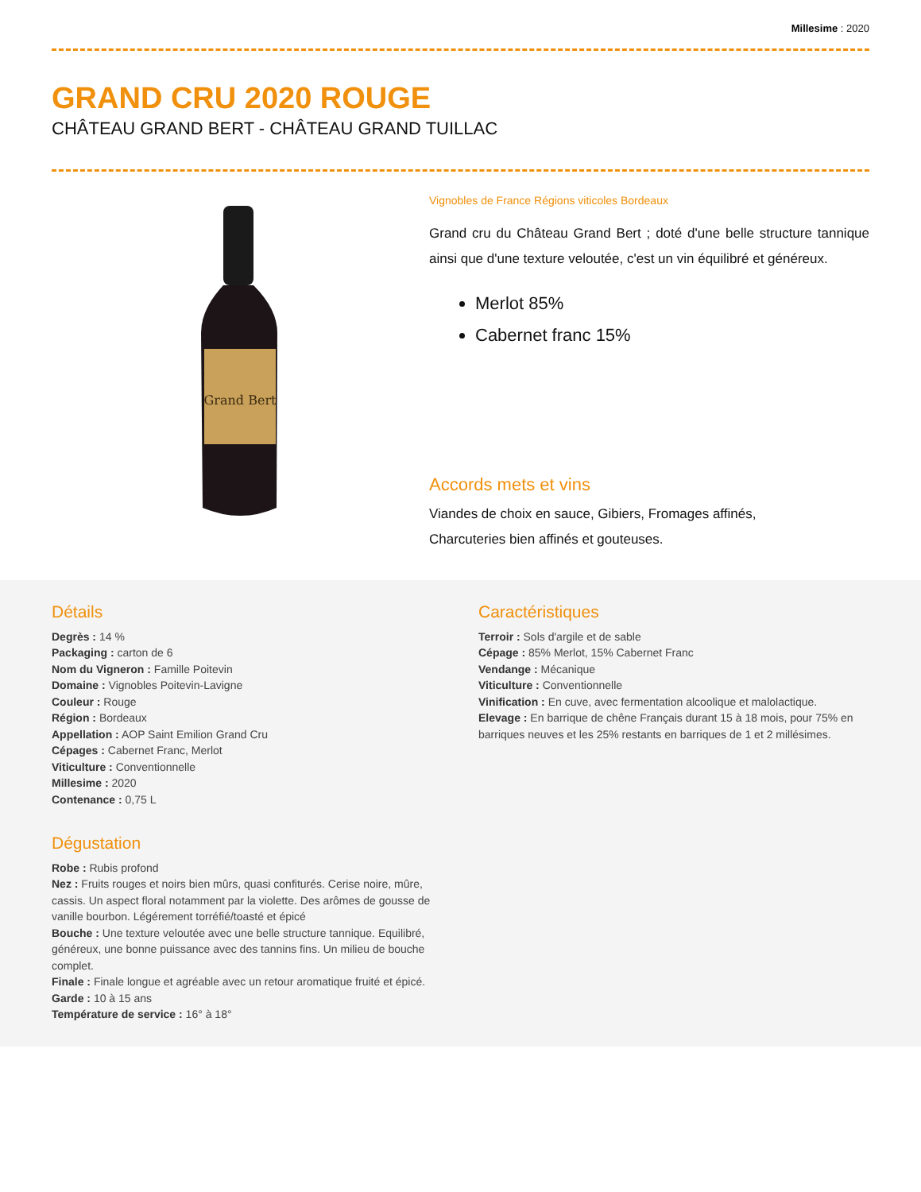Millesime : 2020
GRAND CRU 2020 ROUGE
CHÂTEAU GRAND BERT - CHÂTEAU GRAND TUILLAC
Grand Bert
Vignobles de France Régions viticoles Bordeaux
Grand cru du Château Grand Bert ; doté d'une belle structure tannique ainsi que d'une texture veloutée, c'est un vin équilibré et généreux.
Merlot 85%
Cabernet franc 15%
Accords mets et vins
Viandes de choix en sauce, Gibiers, Fromages affinés,
Charcuteries bien affinés et gouteuses.
Détails
Degrès : 14 %
Packaging : carton de 6
Nom du Vigneron : Famille Poitevin
Domaine : Vignobles Poitevin-Lavigne
Couleur : Rouge
Région : Bordeaux
Appellation : AOP Saint Emilion Grand Cru
Cépages : Cabernet Franc, Merlot
Viticulture : Conventionnelle
Millesime : 2020
Contenance : 0,75 L
Dégustation
Robe : Rubis profond
Nez : Fruits rouges et noirs bien mûrs, quasi confiturés. Cerise noire, mûre, cassis. Un aspect floral notamment par la violette. Des arômes de gousse de vanille bourbon. Légérement torréfié/toasté et épicé
Bouche : Une texture veloutée avec une belle structure tannique. Equilibré, généreux, une bonne puissance avec des tannins fins. Un milieu de bouche complet.
Finale : Finale longue et agréable avec un retour aromatique fruité et épicé.
Garde : 10 à 15 ans
Température de service : 16° à 18°
Caractéristiques
Terroir : Sols d'argile et de sable
Cépage : 85% Merlot, 15% Cabernet Franc
Vendange : Mécanique
Viticulture : Conventionnelle
Vinification : En cuve, avec fermentation alcoolique et malolactique.
Elevage : En barrique de chêne Français durant 15 à 18 mois, pour 75% en barriques neuves et les 25% restants en barriques de 1 et 2 millésimes.